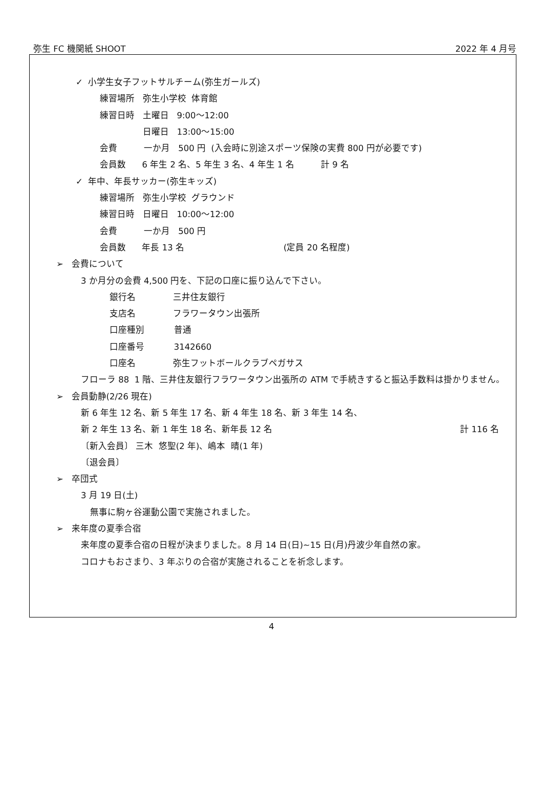弥生 FC 機関紙 SHOOT 2022 年 4 月号
✓ 小学生女子フットサルチーム(弥生ガールズ)
練習場所 弥生小学校 体育館
練習日時 土曜日 9:00～12:00
日曜日 13:00～15:00
会費 一か月 500 円 (入会時に別途スポーツ保険の実費 800 円が必要です)
会員数 6 年生 2 名、5 年生 3 名、4 年生 1 名 計 9 名
✓ 年中、年長サッカー(弥生キッズ)
練習場所 弥生小学校 グラウンド
練習日時 日曜日 10:00～12:00
会費 一か月 500 円
会員数 年長 13 名 (定員 20 名程度)
➢ 会費について
3 か月分の会費 4,500 円を、下記の口座に振り込んで下さい。
銀行名 三井住友銀行
支店名 フラワータウン出張所
口座種別 普通
口座番号 3142660
口座名 弥生フットボールクラブペガサス
フローラ 88 1 階、三井住友銀行フラワータウン出張所の ATM で手続きすると振込手数料は掛かりません。
➢ 会員動静(2/26 現在)
新 6 年生 12 名、新 5 年生 17 名、新 4 年生 18 名、新 3 年生 14 名、
新 2 年生 13 名、新 1 年生 18 名、新年長 12 名 計 116 名
〔新入会員〕 三木 悠聖(2 年)、嶋本 晴(1 年)
〔退会員〕
➢ 卒団式
3 月 19 日(土)
無事に駒ヶ谷運動公園で実施されました。
➢ 来年度の夏季合宿
来年度の夏季合宿の日程が決まりました。8 月 14 日(日)~15 日(月)丹波少年自然の家。
コロナもおさまり、3 年ぶりの合宿が実施されることを祈念します。
4